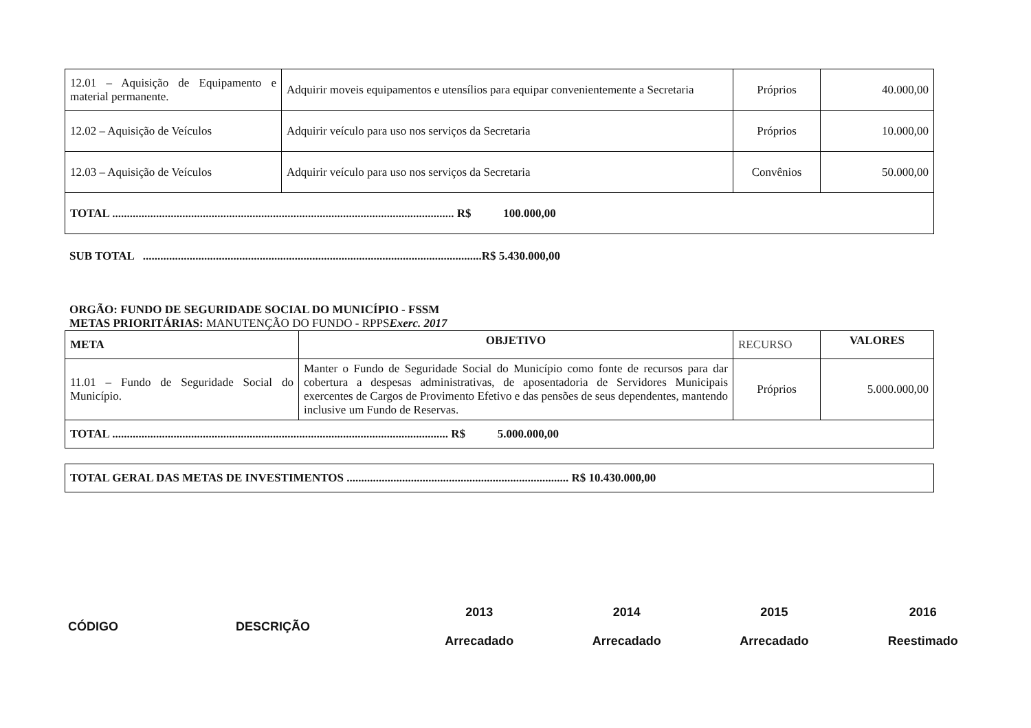| 12.01 – Aquisição de Equipamento e material permanente. | Adquirir moveis equipamentos e utensílios para equipar convenientemente a Secretaria | Próprios | 40.000,00 |
| 12.02 – Aquisição de Veículos | Adquirir veículo para uso nos serviços da Secretaria | Próprios | 10.000,00 |
| 12.03 – Aquisição de Veículos | Adquirir veículo para uso nos serviços da Secretaria | Convênios | 50.000,00 |
| TOTAL ..................................................................................................................... R$ 100.000,00 | | | |
SUB TOTAL ....................................................................................................................R$ 5.430.000,00
ORGÃO: FUNDO DE SEGURIDADE SOCIAL DO MUNICÍPIO - FSSM
METAS PRIORITÁRIAS: MANUTENÇÃO DO FUNDO - RPPSExerc. 2017
| META | OBJETIVO | RECURSO | VALORES |
| 11.01 – Fundo de Seguridade Social do Município. | Manter o Fundo de Seguridade Social do Município como fonte de recursos para dar cobertura a despesas administrativas, de aposentadoria de Servidores Municipais exercentes de Cargos de Provimento Efetivo e das pensões de seus dependentes, mantendo inclusive um Fundo de Reservas. | Próprios | 5.000.000,00 |
| TOTAL ................................................................................................................... R$ 5.000.000,00 | | | |
| TOTAL GERAL DAS METAS DE INVESTIMENTOS ............................................................................ R$ 10.430.000,00 |
| CÓDIGO | DESCRIÇÃO | 2013 Arrecadado | 2014 Arrecadado | 2015 Arrecadado | 2016 Reestimado |